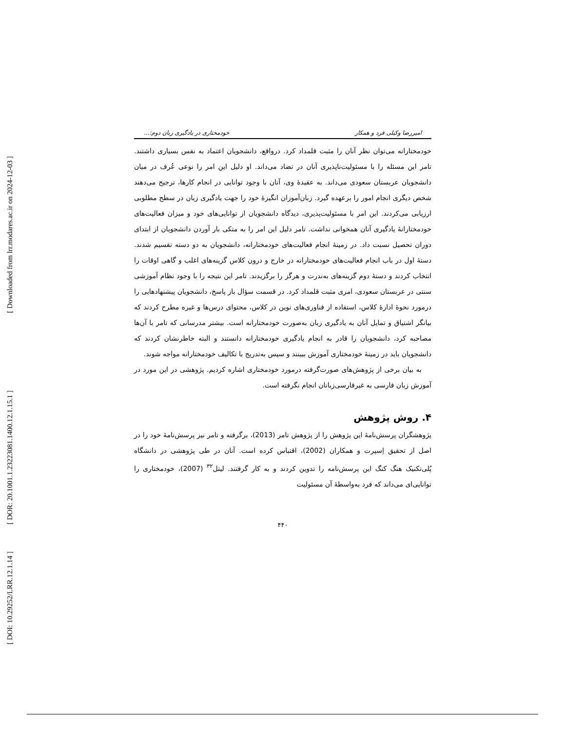[ Downloaded from lrr.modares.ac.ir on 2024-12-03 ]
[ DOR: 20.1001.1.23223081.1400.12.1.15.1 ]
[ DOI: 10.29252/LRR.12.1.14 ]
امیررضا وکیلی فرد و همکار خودمختاری در یادگیری زبان دوم:...
خودمختارانه می‌توان نظر آنان را مثبت قلمداد کرد. درواقع، دانشجویان اعتماد به نفس بسیاری داشتند. تامر این مسئله را با مسئولیت‌ناپذیری آنان در تضاد می‌داند. او دلیل این امر را نوعی عُرف در میان دانشجویان عربستان سعودی می‌داند. به عقیدهٔ وی، آنان با وجود توانایی در انجام کارها، ترجیح می‌دهند شخص دیگری انجام امور را برعهده گیرد. زبان‌آموزان انگیزهٔ خود را جهت یادگیری زبان در سطح مطلوبی ارزیابی می‌کردند. این امر با مسئولیت‌پذیری، دیدگاه دانشجویان از توانایی‌های خود و میزان فعالیت‌های خودمختارانهٔ یادگیری آنان همخوانی نداشت. تامر دلیل این امر را به متکی بار آوردن دانشجویان از ابتدای دوران تحصیل نسبت داد. در زمینهٔ انجام فعالیت‌های خودمختارانه، دانشجویان به دو دسته تقسیم شدند. دستهٔ اول در باب انجام فعالیت‌های خودمختارانه در خارج و درون کلاس گزینه‌های اغلب و گاهی اوقات را انتخاب کردند و دستهٔ دوم گزینه‌های به‌ندرت و هرگز را برگزیدند. تامر این نتیجه را با وجود نظام آموزشی سنتی در عربستان سعودی، امری مثبت قلمداد کرد. در قسمت سؤال باز پاسخ، دانشجویان پیشنهادهایی را درمورد نحوهٔ ادارهٔ کلاس، استفاده از فناوری‌های نوین در کلاس، محتوای درس‌ها و غیره مطرح کردند که بیانگر اشتیاق و تمایل آنان به یادگیری زبان به‌صورت خودمختارانه است. بیشتر مدرسانی که تامر با آن‌ها مصاحبه کرد، دانشجویان را قادر به انجام یادگیری خودمختارانه دانستند و البته خاطرنشان کردند که دانشجویان باید در زمینهٔ خودمختاری آموزش ببینند و سپس به‌تدریج با تکالیف خودمختارانه مواجه شوند.
به بیان برخی از پژوهش‌های صورت‌گرفته درمورد خودمختاری اشاره کردیم. پژوهشی در این مورد در آموزش زبان فارسی به غیرفارسی‌زبانان انجام نگرفته است.
۴. روش پژوهش
پژوهشگران پرسش‌نامهٔ این پژوهش را از پژوهش تامر (2013)، برگرفته و تامر نیز پرسش‌نامهٔ خود را در اصل از تحقیق اِسپرت و همکاران (2002)، اقتباس کرده است. آنان در طی پژوهشی در دانشگاه پُلی‌تکنیک هنگ کنگ این پرسش‌نامه را تدوین کردند و به کار گرفتند. لیتل<sup>۳۲</sup> (2007)، خودمختاری را توانایی‌ای می‌داند که فرد به‌واسطهٔ آن مسئولیت
۴۴۰